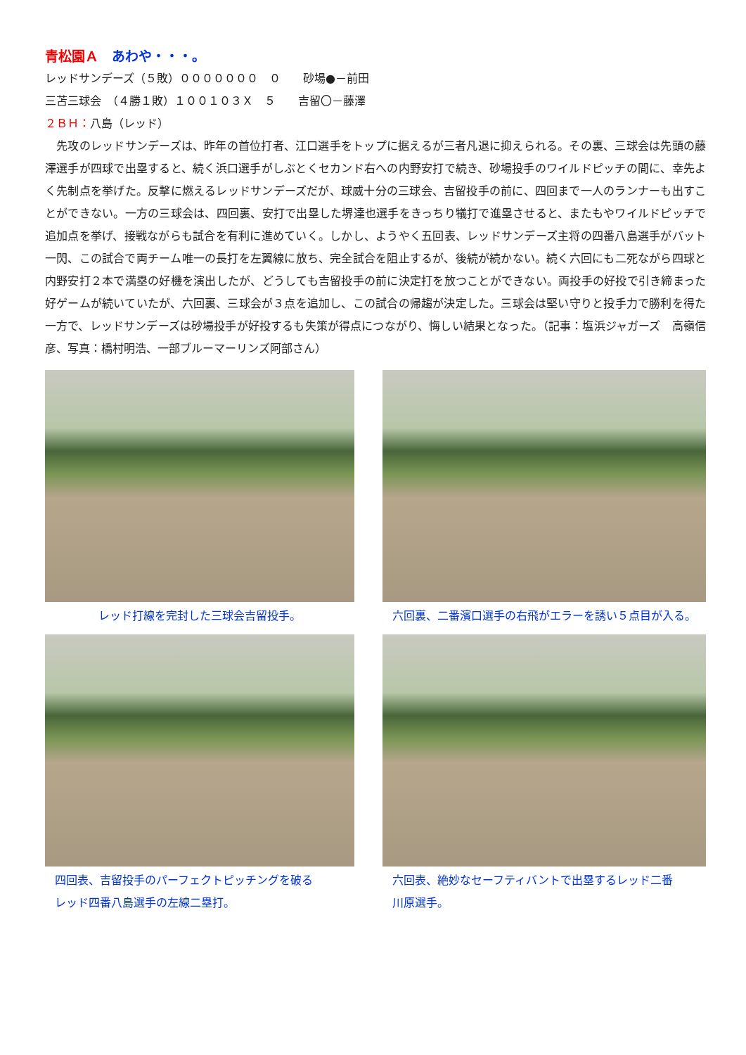青松園Ａ　あわや・・・。
レッドサンデーズ（５敗）０００００００　０　　砂場●－前田
三苫三球会　（４勝１敗）１００１０３Ｘ　５　　吉留〇－藤澤
２ＢＨ：八島（レッド）
　先攻のレッドサンデーズは、昨年の首位打者、江口選手をトップに据えるが三者凡退に抑えられる。その裏、三球会は先頭の藤澤選手が四球で出塁すると、続く浜口選手がしぶとくセカンド右への内野安打で続き、砂場投手のワイルドピッチの間に、幸先よく先制点を挙げた。反撃に燃えるレッドサンデーズだが、球威十分の三球会、吉留投手の前に、四回まで一人のランナーも出すことができない。一方の三球会は、四回裏、安打で出塁した堺達也選手をきっちり犠打で進塁させると、またもやワイルドピッチで追加点を挙げ、接戦ながらも試合を有利に進めていく。しかし、ようやく五回表、レッドサンデーズ主将の四番八島選手がバット一閃、この試合で両チーム唯一の長打を左翼線に放ち、完全試合を阻止するが、後続が続かない。続く六回にも二死ながら四球と内野安打２本で満塁の好機を演出したが、どうしても吉留投手の前に決定打を放つことができない。両投手の好投で引き締まった好ゲームが続いていたが、六回裏、三球会が３点を追加し、この試合の帰趨が決定した。三球会は堅い守りと投手力で勝利を得た一方で、レッドサンデーズは砂場投手が好投するも失策が得点につながり、悔しい結果となった。（記事：塩浜ジャガーズ　高嶺信彦、写真：橋村明浩、一部ブルーマーリンズ阿部さん）
レッド打線を完封した三球会吉留投手。
六回裏、二番濱口選手の右飛がエラーを誘い５点目が入る。
四回表、吉留投手のパーフェクトピッチングを破る
レッド四番八島選手の左線二塁打。
六回表、絶妙なセーフティバントで出塁するレッド二番
川原選手。